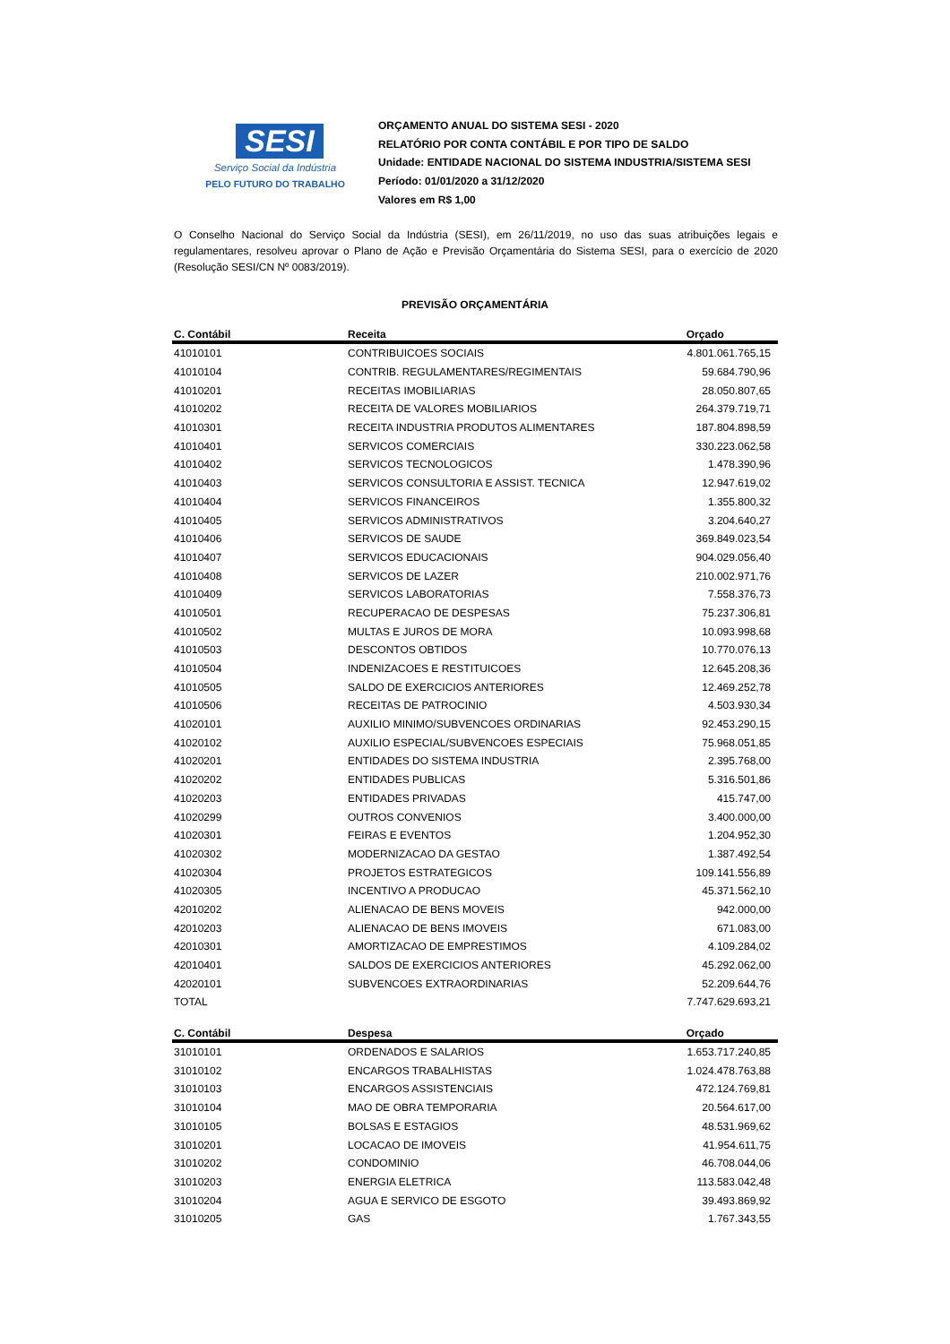SESI
Serviço Social da Indústria
PELO FUTURO DO TRABALHO
ORÇAMENTO ANUAL DO SISTEMA SESI - 2020
RELATÓRIO POR CONTA CONTÁBIL E POR TIPO DE SALDO
Unidade: ENTIDADE NACIONAL DO SISTEMA INDUSTRIA/SISTEMA SESI
Período: 01/01/2020 a 31/12/2020
Valores em R$ 1,00
O Conselho Nacional do Serviço Social da Indústria (SESI), em 26/11/2019, no uso das suas atribuições legais e regulamentares, resolveu aprovar o Plano de Ação e Previsão Orçamentária do Sistema SESI, para o exercício de 2020 (Resolução SESI/CN Nº 0083/2019).
PREVISÃO ORÇAMENTÁRIA
| C. Contábil | Receita | Orçado |
| --- | --- | --- |
| 41010101 | CONTRIBUICOES SOCIAIS | 4.801.061.765,15 |
| 41010104 | CONTRIB. REGULAMENTARES/REGIMENTAIS | 59.684.790,96 |
| 41010201 | RECEITAS IMOBILIARIAS | 28.050.807,65 |
| 41010202 | RECEITA DE VALORES MOBILIARIOS | 264.379.719,71 |
| 41010301 | RECEITA INDUSTRIA PRODUTOS ALIMENTARES | 187.804.898,59 |
| 41010401 | SERVICOS COMERCIAIS | 330.223.062,58 |
| 41010402 | SERVICOS TECNOLOGICOS | 1.478.390,96 |
| 41010403 | SERVICOS CONSULTORIA E ASSIST. TECNICA | 12.947.619,02 |
| 41010404 | SERVICOS FINANCEIROS | 1.355.800,32 |
| 41010405 | SERVICOS ADMINISTRATIVOS | 3.204.640,27 |
| 41010406 | SERVICOS DE SAUDE | 369.849.023,54 |
| 41010407 | SERVICOS EDUCACIONAIS | 904.029.056,40 |
| 41010408 | SERVICOS DE LAZER | 210.002.971,76 |
| 41010409 | SERVICOS LABORATORIAS | 7.558.376,73 |
| 41010501 | RECUPERACAO DE DESPESAS | 75.237.306,81 |
| 41010502 | MULTAS E JUROS DE MORA | 10.093.998,68 |
| 41010503 | DESCONTOS OBTIDOS | 10.770.076,13 |
| 41010504 | INDENIZACOES E RESTITUICOES | 12.645.208,36 |
| 41010505 | SALDO DE EXERCICIOS ANTERIORES | 12.469.252,78 |
| 41010506 | RECEITAS DE PATROCINIO | 4.503.930,34 |
| 41020101 | AUXILIO MINIMO/SUBVENCOES ORDINARIAS | 92.453.290,15 |
| 41020102 | AUXILIO ESPECIAL/SUBVENCOES ESPECIAIS | 75.968.051,85 |
| 41020201 | ENTIDADES DO SISTEMA INDUSTRIA | 2.395.768,00 |
| 41020202 | ENTIDADES PUBLICAS | 5.316.501,86 |
| 41020203 | ENTIDADES PRIVADAS | 415.747,00 |
| 41020299 | OUTROS CONVENIOS | 3.400.000,00 |
| 41020301 | FEIRAS E EVENTOS | 1.204.952,30 |
| 41020302 | MODERNIZACAO DA GESTAO | 1.387.492,54 |
| 41020304 | PROJETOS ESTRATEGICOS | 109.141.556,89 |
| 41020305 | INCENTIVO A PRODUCAO | 45.371.562,10 |
| 42010202 | ALIENACAO DE BENS MOVEIS | 942.000,00 |
| 42010203 | ALIENACAO DE BENS IMOVEIS | 671.083,00 |
| 42010301 | AMORTIZACAO DE EMPRESTIMOS | 4.109.284,02 |
| 42010401 | SALDOS DE EXERCICIOS ANTERIORES | 45.292.062,00 |
| 42020101 | SUBVENCOES EXTRAORDINARIAS | 52.209.644,76 |
| TOTAL | | 7.747.629.693,21 |
| C. Contábil | Despesa | Orçado |
| 31010101 | ORDENADOS E SALARIOS | 1.653.717.240,85 |
| 31010102 | ENCARGOS TRABALHISTAS | 1.024.478.763,88 |
| 31010103 | ENCARGOS ASSISTENCIAIS | 472.124.769,81 |
| 31010104 | MAO DE OBRA TEMPORARIA | 20.564.617,00 |
| 31010105 | BOLSAS E ESTAGIOS | 48.531.969,62 |
| 31010201 | LOCACAO DE IMOVEIS | 41.954.611,75 |
| 31010202 | CONDOMINIO | 46.708.044,06 |
| 31010203 | ENERGIA ELETRICA | 113.583.042,48 |
| 31010204 | AGUA E SERVICO DE ESGOTO | 39.493.869,92 |
| 31010205 | GAS | 1.767.343,55 |